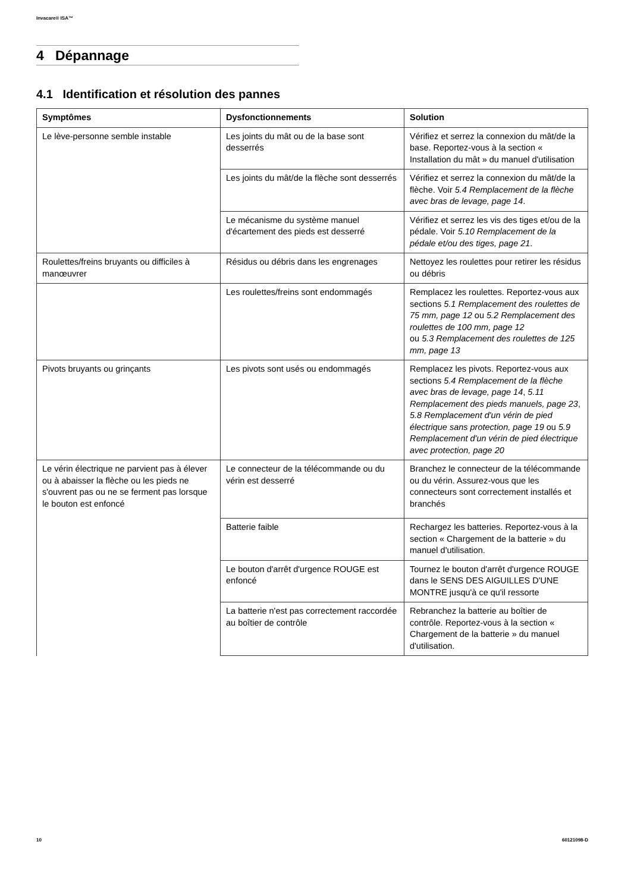Invacare® ISA™
4 Dépannage
4.1 Identification et résolution des pannes
| Symptômes | Dysfonctionnements | Solution |
| --- | --- | --- |
| Le lève-personne semble instable | Les joints du mât ou de la base sont desserrés | Vérifiez et serrez la connexion du mât/de la base. Reportez-vous à la section « Installation du mât » du manuel d'utilisation |
| | Les joints du mât/de la flèche sont desserrés | Vérifiez et serrez la connexion du mât/de la flèche. Voir 5.4 Remplacement de la flèche avec bras de levage, page 14 . |
| | Le mécanisme du système manuel d'écartement des pieds est desserré | Vérifiez et serrez les vis des tiges et/ou de la pédale. Voir 5.10 Remplacement de la pédale et/ou des tiges, page 21 . |
| Roulettes/freins bruyants ou difficiles à manœuvrer | Résidus ou débris dans les engrenages | Nettoyez les roulettes pour retirer les résidus ou débris |
| | Les roulettes/freins sont endommagés | Remplacez les roulettes. Reportez-vous aux sections 5.1 Remplacement des roulettes de 75 mm, page 12 ou 5.2 Remplacement des roulettes de 100 mm, page 12 ou 5.3 Remplacement des roulettes de 125 mm, page 13 |
| Pivots bruyants ou grinçants | Les pivots sont usés ou endommagés | Remplacez les pivots. Reportez-vous aux sections 5.4 Remplacement de la flèche avec bras de levage, page 14 , 5.11 Remplacement des pieds manuels, page 23 , 5.8 Remplacement d'un vérin de pied électrique sans protection, page 19 ou 5.9 Remplacement d'un vérin de pied électrique avec protection, page 20 |
| Le vérin électrique ne parvient pas à élever ou à abaisser la flèche ou les pieds ne s'ouvrent pas ou ne se ferment pas lorsque le bouton est enfoncé | Le connecteur de la télécommande ou du vérin est desserré | Branchez le connecteur de la télécommande ou du vérin. Assurez-vous que les connecteurs sont correctement installés et branchés |
| | Batterie faible | Rechargez les batteries. Reportez-vous à la section « Chargement de la batterie » du manuel d'utilisation. |
| | Le bouton d'arrêt d'urgence ROUGE est enfoncé | Tournez le bouton d'arrêt d'urgence ROUGE dans le SENS DES AIGUILLES D'UNE MONTRE jusqu'à ce qu'il ressorte |
| | La batterie n'est pas correctement raccordée au boîtier de contrôle | Rebranchez la batterie au boîtier de contrôle. Reportez-vous à la section « Chargement de la batterie » du manuel d'utilisation. |
10 60121098-D